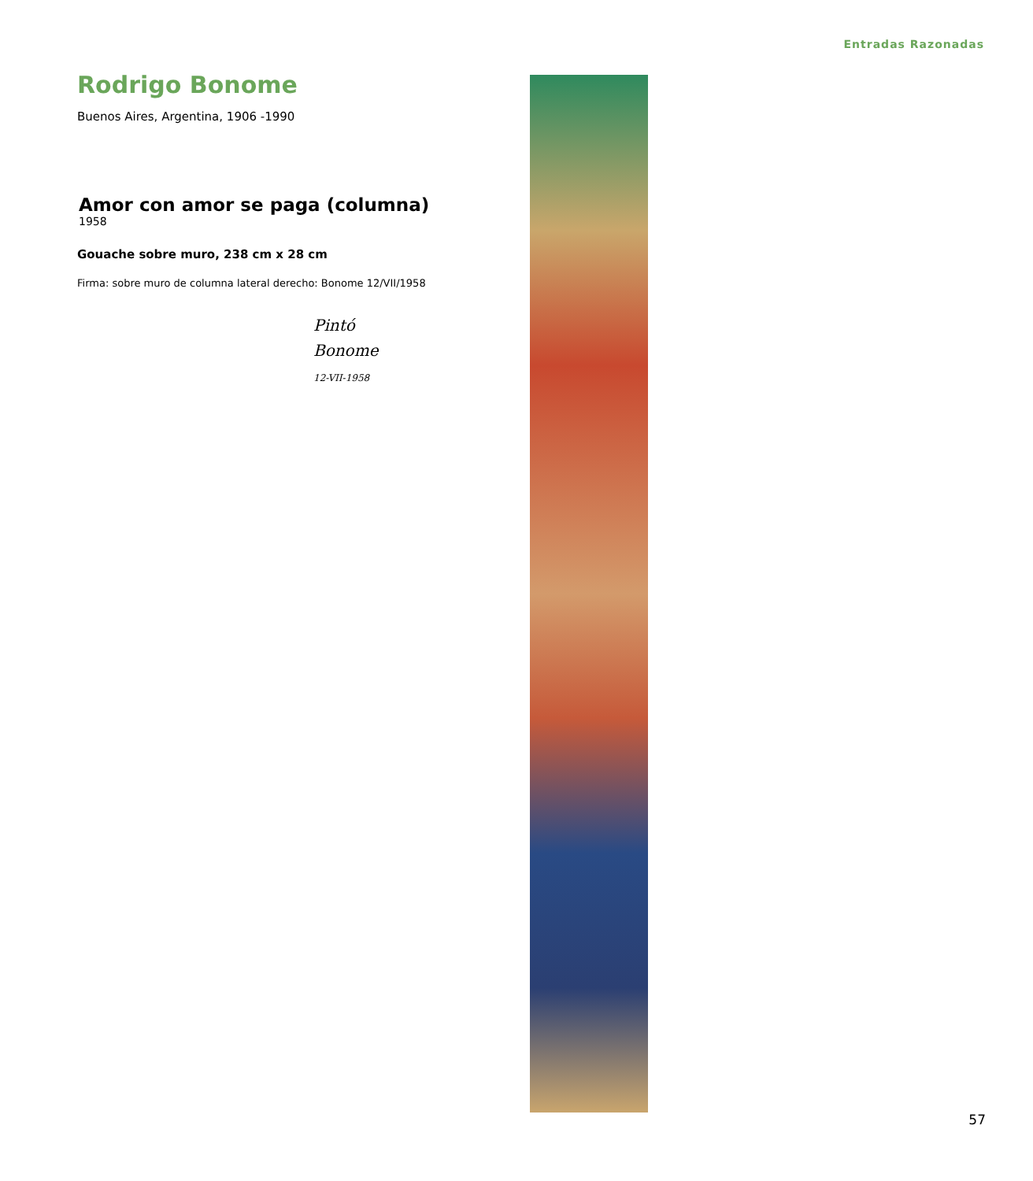Entradas Razonadas
Rodrigo Bonome
Buenos Aires, Argentina, 1906 -1990
Amor con amor se paga (columna) <sup>1958</sup>
Gouache sobre muro, 238 cm x 28 cm
Firma: sobre muro de columna lateral derecho: Bonome 12/VII/1958
Pintó
Bonome
12-VII-1958
57